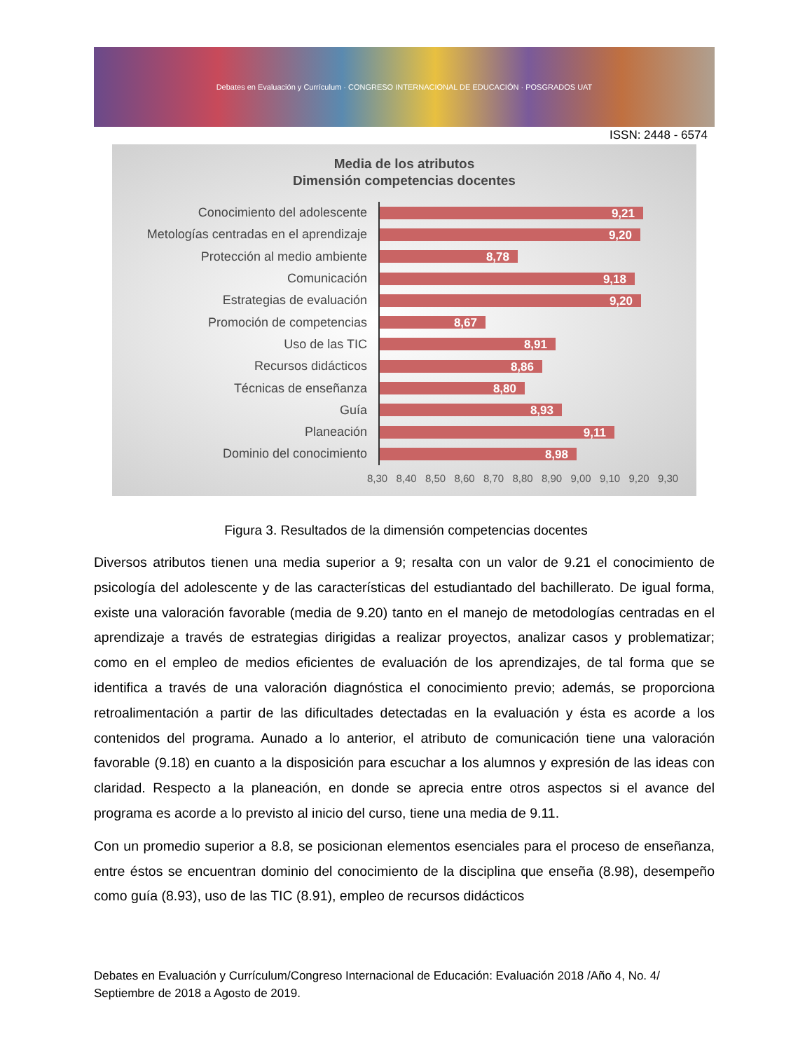Debates en Evaluación y Currículum · CONGRESO INTERNACIONAL DE EDUCACIÓN · POSGRADOS UAT
ISSN: 2448 - 6574
Media de los atributos
Dimensión competencias docentes
Conocimiento del adolescente
9,21
Metologías centradas en el aprendizaje
9,20
Protección al medio ambiente
8,78
Comunicación
9,18
Estrategias de evaluación
9,20
Promoción de competencias
8,67
Uso de las TIC
8,91
Recursos didácticos
8,86
Técnicas de enseñanza
8,80
Guía
8,93
Planeación
9,11
Dominio del conocimiento
8,98
8,30 8,40 8,50 8,60 8,70 8,80 8,90 9,00 9,10 9,20 9,30
Figura 3. Resultados de la dimensión competencias docentes
Diversos atributos tienen una media superior a 9; resalta con un valor de 9.21 el conocimiento de psicología del adolescente y de las características del estudiantado del bachillerato. De igual forma, existe una valoración favorable (media de 9.20) tanto en el manejo de metodologías centradas en el aprendizaje a través de estrategias dirigidas a realizar proyectos, analizar casos y problematizar; como en el empleo de medios eficientes de evaluación de los aprendizajes, de tal forma que se identifica a través de una valoración diagnóstica el conocimiento previo; además, se proporciona retroalimentación a partir de las dificultades detectadas en la evaluación y ésta es acorde a los contenidos del programa. Aunado a lo anterior, el atributo de comunicación tiene una valoración favorable (9.18) en cuanto a la disposición para escuchar a los alumnos y expresión de las ideas con claridad. Respecto a la planeación, en donde se aprecia entre otros aspectos si el avance del programa es acorde a lo previsto al inicio del curso, tiene una media de 9.11.
Con un promedio superior a 8.8, se posicionan elementos esenciales para el proceso de enseñanza, entre éstos se encuentran dominio del conocimiento de la disciplina que enseña (8.98), desempeño como guía (8.93), uso de las TIC (8.91), empleo de recursos didácticos
Debates en Evaluación y Currículum/Congreso Internacional de Educación: Evaluación 2018 /Año 4, No. 4/ Septiembre de 2018 a Agosto de 2019.